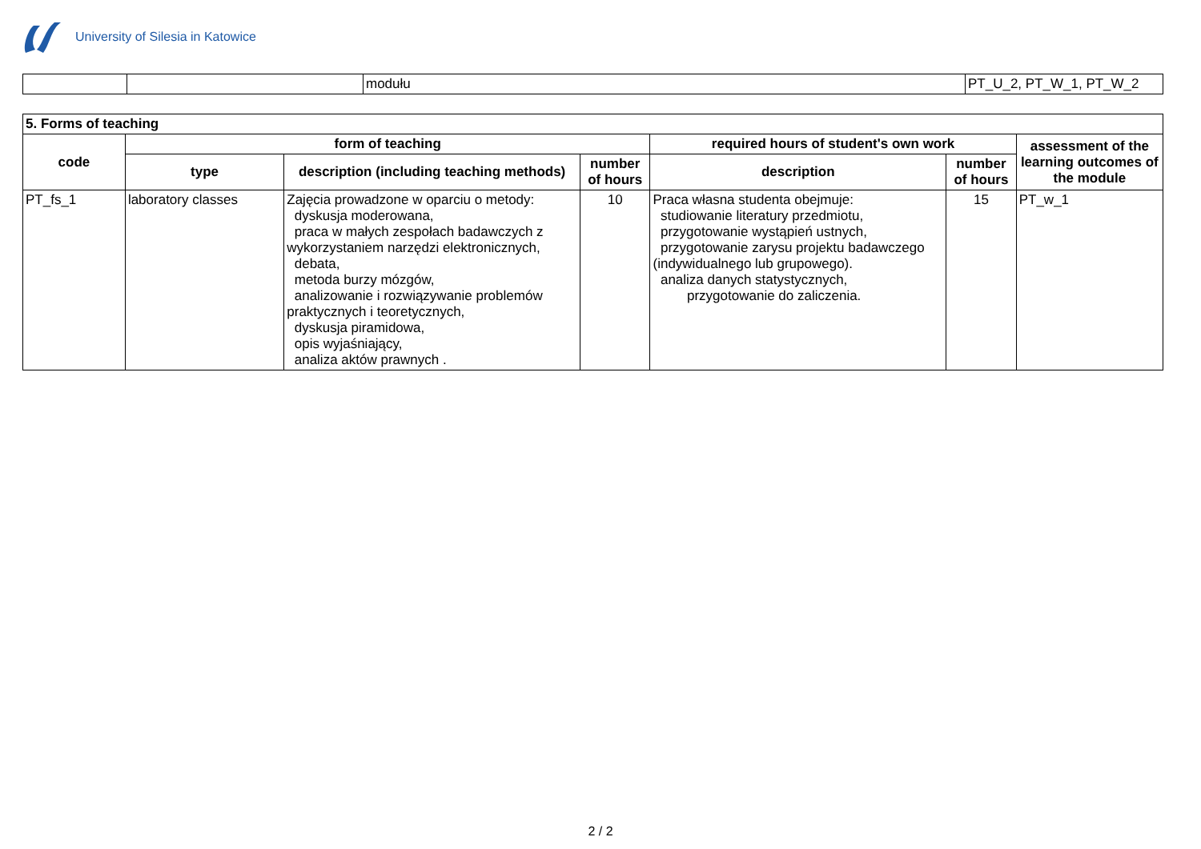University of Silesia in Katowice
| | | modułu | PT_U_2, PT_W_1, PT_W_2 |
| 5. Forms of teaching | | | | | | |
| code | form of teaching | | | required hours of student's own work | | assessment of the learning outcomes of the module |
| | type | description (including teaching methods) | number of hours | description | number of hours | |
| PT_fs_1 | laboratory classes | Zajęcia prowadzone w oparciu o metody: dyskusja moderowana, praca w małych zespołach badawczych z wykorzystaniem narzędzi elektronicznych, debata, metoda burzy mózgów, analizowanie i rozwiązywanie problemów praktycznych i teoretycznych, dyskusja piramidowa, opis wyjaśniający, analiza aktów prawnych . | 10 | Praca własna studenta obejmuje: studiowanie literatury przedmiotu, przygotowanie wystąpień ustnych, przygotowanie zarysu projektu badawczego (indywidualnego lub grupowego). analiza danych statystycznych, przygotowanie do zaliczenia. | 15 | PT_w_1 |
2 / 2